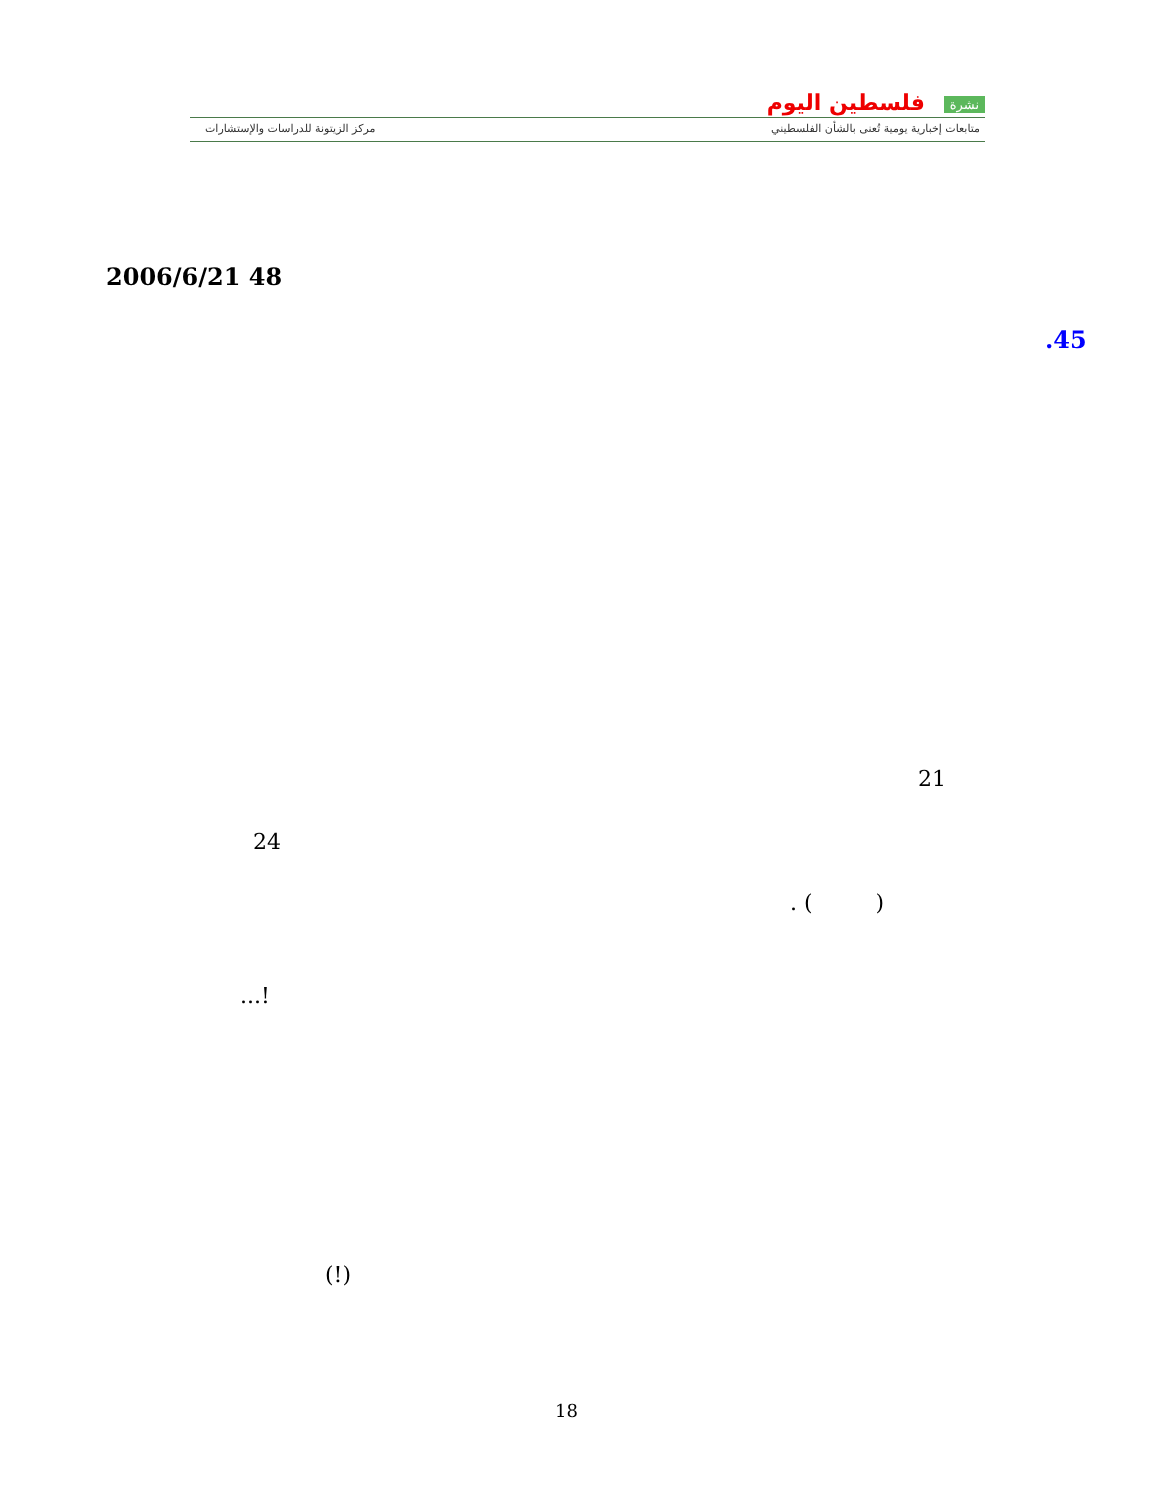نشرة فلسطين اليوم
متابعات إخبارية يومية تُعنى بالشأن الفلسطيني
مركز الزيتونة للدراسات والإستشارات
2006/6/21 48
.45
21
24
. ( )
...!
(!)
18